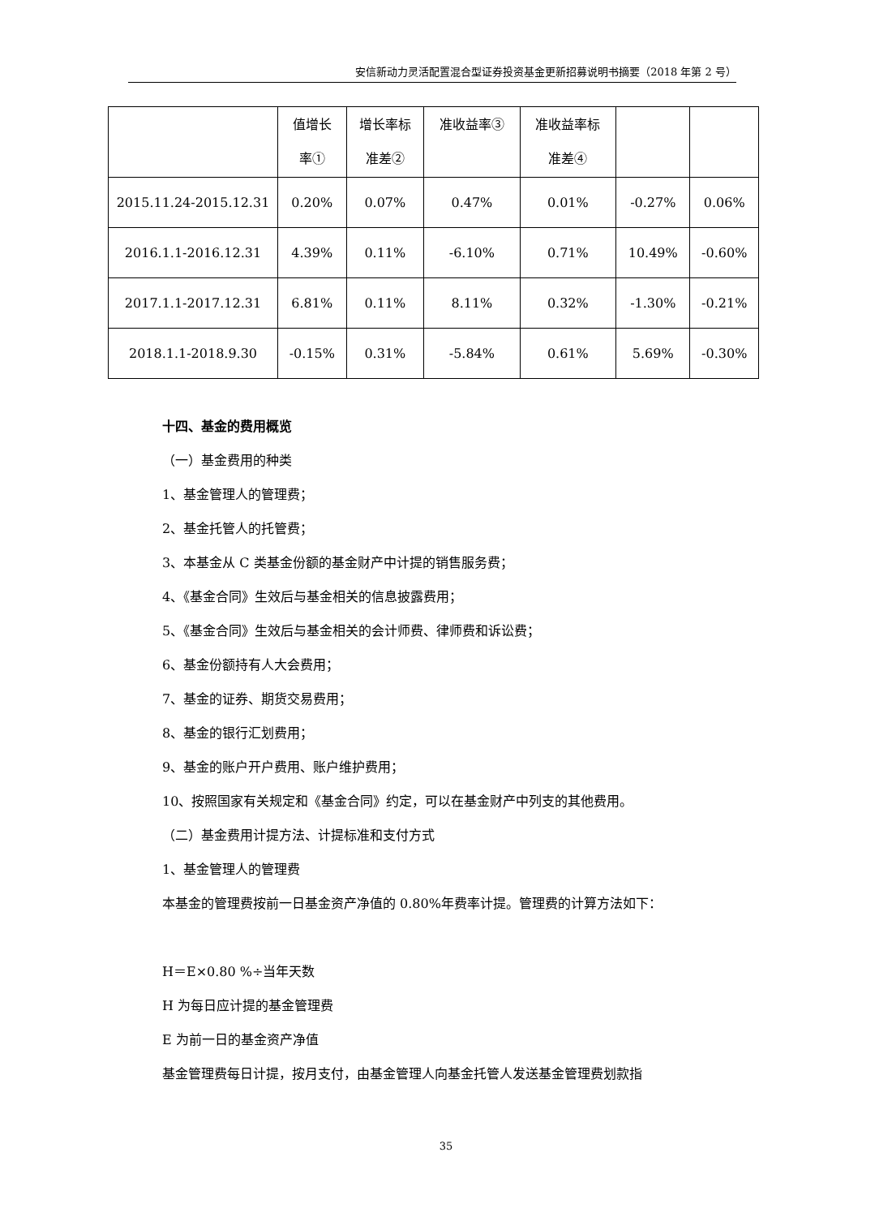安信新动力灵活配置混合型证券投资基金更新招募说明书摘要（2018 年第 2 号）
| | 值增长 率① | 增长率标 准差② | 准收益率③ | 准收益率标 准差④ | | |
| --- | --- | --- | --- | --- | --- | --- |
| 2015.11.24-2015.12.31 | 0.20% | 0.07% | 0.47% | 0.01% | -0.27% | 0.06% |
| 2016.1.1-2016.12.31 | 4.39% | 0.11% | -6.10% | 0.71% | 10.49% | -0.60% |
| 2017.1.1-2017.12.31 | 6.81% | 0.11% | 8.11% | 0.32% | -1.30% | -0.21% |
| 2018.1.1-2018.9.30 | -0.15% | 0.31% | -5.84% | 0.61% | 5.69% | -0.30% |
十四、基金的费用概览
（一）基金费用的种类
1、基金管理人的管理费；
2、基金托管人的托管费；
3、本基金从 C 类基金份额的基金财产中计提的销售服务费；
4、《基金合同》生效后与基金相关的信息披露费用；
5、《基金合同》生效后与基金相关的会计师费、律师费和诉讼费；
6、基金份额持有人大会费用；
7、基金的证券、期货交易费用；
8、基金的银行汇划费用；
9、基金的账户开户费用、账户维护费用；
10、按照国家有关规定和《基金合同》约定，可以在基金财产中列支的其他费用。
（二）基金费用计提方法、计提标准和支付方式
1、基金管理人的管理费
本基金的管理费按前一日基金资产净值的 0.80%年费率计提。管理费的计算方法如下：
H＝E×0.80 %÷当年天数
H 为每日应计提的基金管理费
E 为前一日的基金资产净值
基金管理费每日计提，按月支付，由基金管理人向基金托管人发送基金管理费划款指
35